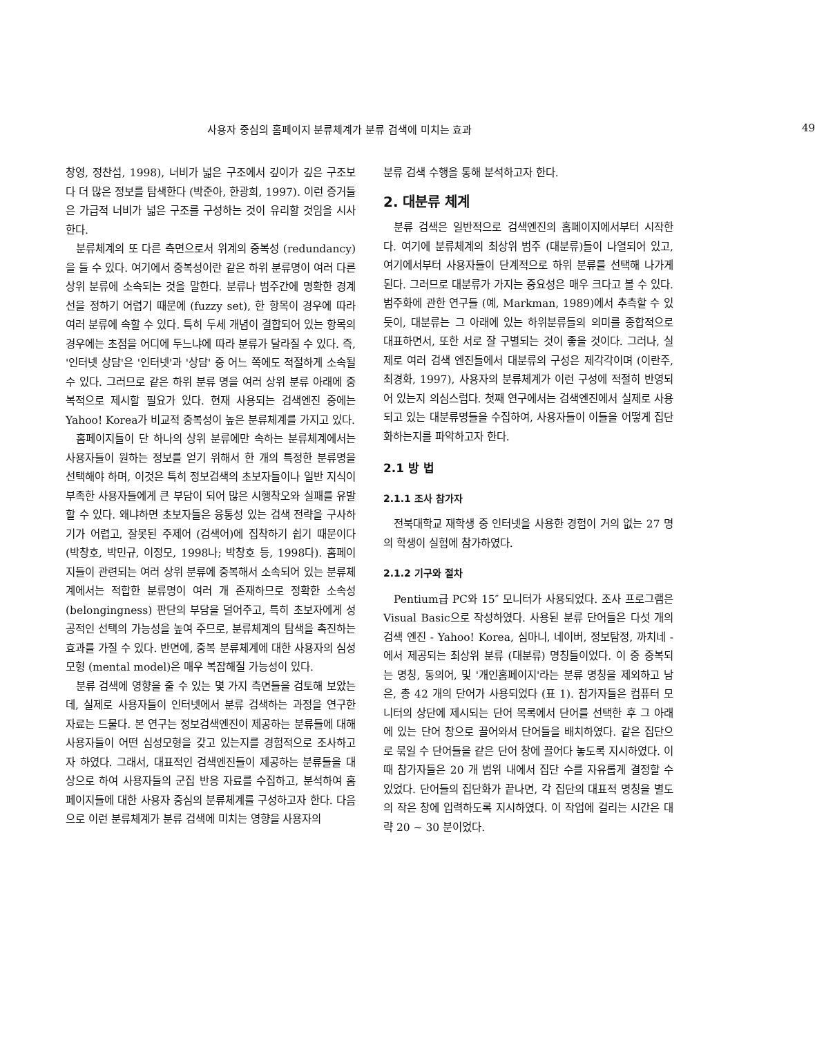사용자 중심의 홈페이지 분류체계가 분류 검색에 미치는 효과 49
창영, 정찬섭, 1998), 너비가 넓은 구조에서 깊이가 깊은 구조보다 더 많은 정보를 탐색한다 (박준아, 한광희, 1997). 이런 증거들은 가급적 너비가 넓은 구조를 구성하는 것이 유리할 것임을 시사한다.
분류체계의 또 다른 측면으로서 위계의 중복성 (redundancy)을 들 수 있다. 여기에서 중복성이란 같은 하위 분류명이 여러 다른 상위 분류에 소속되는 것을 말한다. 분류나 범주간에 명확한 경계선을 정하기 어렵기 때문에 (fuzzy set), 한 항목이 경우에 따라 여러 분류에 속할 수 있다. 특히 두세 개념이 결합되어 있는 항목의 경우에는 초점을 어디에 두느냐에 따라 분류가 달라질 수 있다. 즉, '인터넷 상담'은 '인터넷'과 '상담' 중 어느 쪽에도 적절하게 소속될 수 있다. 그러므로 같은 하위 분류 명을 여러 상위 분류 아래에 중복적으로 제시할 필요가 있다. 현재 사용되는 검색엔진 중에는 Yahoo! Korea가 비교적 중복성이 높은 분류체계를 가지고 있다.
홈페이지들이 단 하나의 상위 분류에만 속하는 분류체계에서는 사용자들이 원하는 정보를 얻기 위해서 한 개의 특정한 분류명을 선택해야 하며, 이것은 특히 정보검색의 초보자들이나 일반 지식이 부족한 사용자들에게 큰 부담이 되어 많은 시행착오와 실패를 유발할 수 있다. 왜냐하면 초보자들은 융통성 있는 검색 전략을 구사하기가 어렵고, 잘못된 주제어 (검색어)에 집착하기 쉽기 때문이다 (박창호, 박민규, 이정모, 1998나; 박창호 등, 1998다). 홈페이지들이 관련되는 여러 상위 분류에 중복해서 소속되어 있는 분류체계에서는 적합한 분류명이 여러 개 존재하므로 정확한 소속성 (belongingness) 판단의 부담을 덜어주고, 특히 초보자에게 성공적인 선택의 가능성을 높여 주므로, 분류체계의 탐색을 촉진하는 효과를 가질 수 있다. 반면에, 중복 분류체계에 대한 사용자의 심성모형 (mental model)은 매우 복잡해질 가능성이 있다.
분류 검색에 영향을 줄 수 있는 몇 가지 측면들을 검토해 보았는데, 실제로 사용자들이 인터넷에서 분류 검색하는 과정을 연구한 자료는 드물다. 본 연구는 정보검색엔진이 제공하는 분류들에 대해 사용자들이 어떤 심성모형을 갖고 있는지를 경험적으로 조사하고자 하였다. 그래서, 대표적인 검색엔진들이 제공하는 분류들을 대상으로 하여 사용자들의 군집 반응 자료를 수집하고, 분석하여 홈페이지들에 대한 사용자 중심의 분류체계를 구성하고자 한다. 다음으로 이런 분류체계가 분류 검색에 미치는 영향을 사용자의
분류 검색 수행을 통해 분석하고자 한다.
2. 대분류 체계
분류 검색은 일반적으로 검색엔진의 홈페이지에서부터 시작한다. 여기에 분류체계의 최상위 범주 (대분류)들이 나열되어 있고, 여기에서부터 사용자들이 단계적으로 하위 분류를 선택해 나가게 된다. 그러므로 대분류가 가지는 중요성은 매우 크다고 볼 수 있다. 범주화에 관한 연구들 (예, Markman, 1989)에서 추측할 수 있듯이, 대분류는 그 아래에 있는 하위분류들의 의미를 종합적으로 대표하면서, 또한 서로 잘 구별되는 것이 좋을 것이다. 그러나, 실제로 여러 검색 엔진들에서 대분류의 구성은 제각각이며 (이란주, 최경화, 1997), 사용자의 분류체계가 이런 구성에 적절히 반영되어 있는지 의심스럽다. 첫째 연구에서는 검색엔진에서 실제로 사용되고 있는 대분류명들을 수집하여, 사용자들이 이들을 어떻게 집단화하는지를 파악하고자 한다.
2.1 방 법
2.1.1 조사 참가자
전북대학교 재학생 중 인터넷을 사용한 경험이 거의 없는 27 명의 학생이 실험에 참가하였다.
2.1.2 기구와 절차
Pentium급 PC와 15″ 모니터가 사용되었다. 조사 프로그램은 Visual Basic으로 작성하였다. 사용된 분류 단어들은 다섯 개의 검색 엔진 - Yahoo! Korea, 심마니, 네이버, 정보탐정, 까치네 - 에서 제공되는 최상위 분류 (대분류) 명칭들이었다. 이 중 중복되는 명칭, 동의어, 및 '개인홈페이지'라는 분류 명칭을 제외하고 남은, 총 42 개의 단어가 사용되었다 (표 1). 참가자들은 컴퓨터 모니터의 상단에 제시되는 단어 목록에서 단어를 선택한 후 그 아래에 있는 단어 창으로 끌어와서 단어들을 배치하였다. 같은 집단으로 묶일 수 단어들을 같은 단어 창에 끌어다 놓도록 지시하였다. 이때 참가자들은 20 개 범위 내에서 집단 수를 자유롭게 결정할 수 있었다. 단어들의 집단화가 끝나면, 각 집단의 대표적 명칭을 별도의 작은 창에 입력하도록 지시하였다. 이 작업에 걸리는 시간은 대략 20 ~ 30 분이었다.